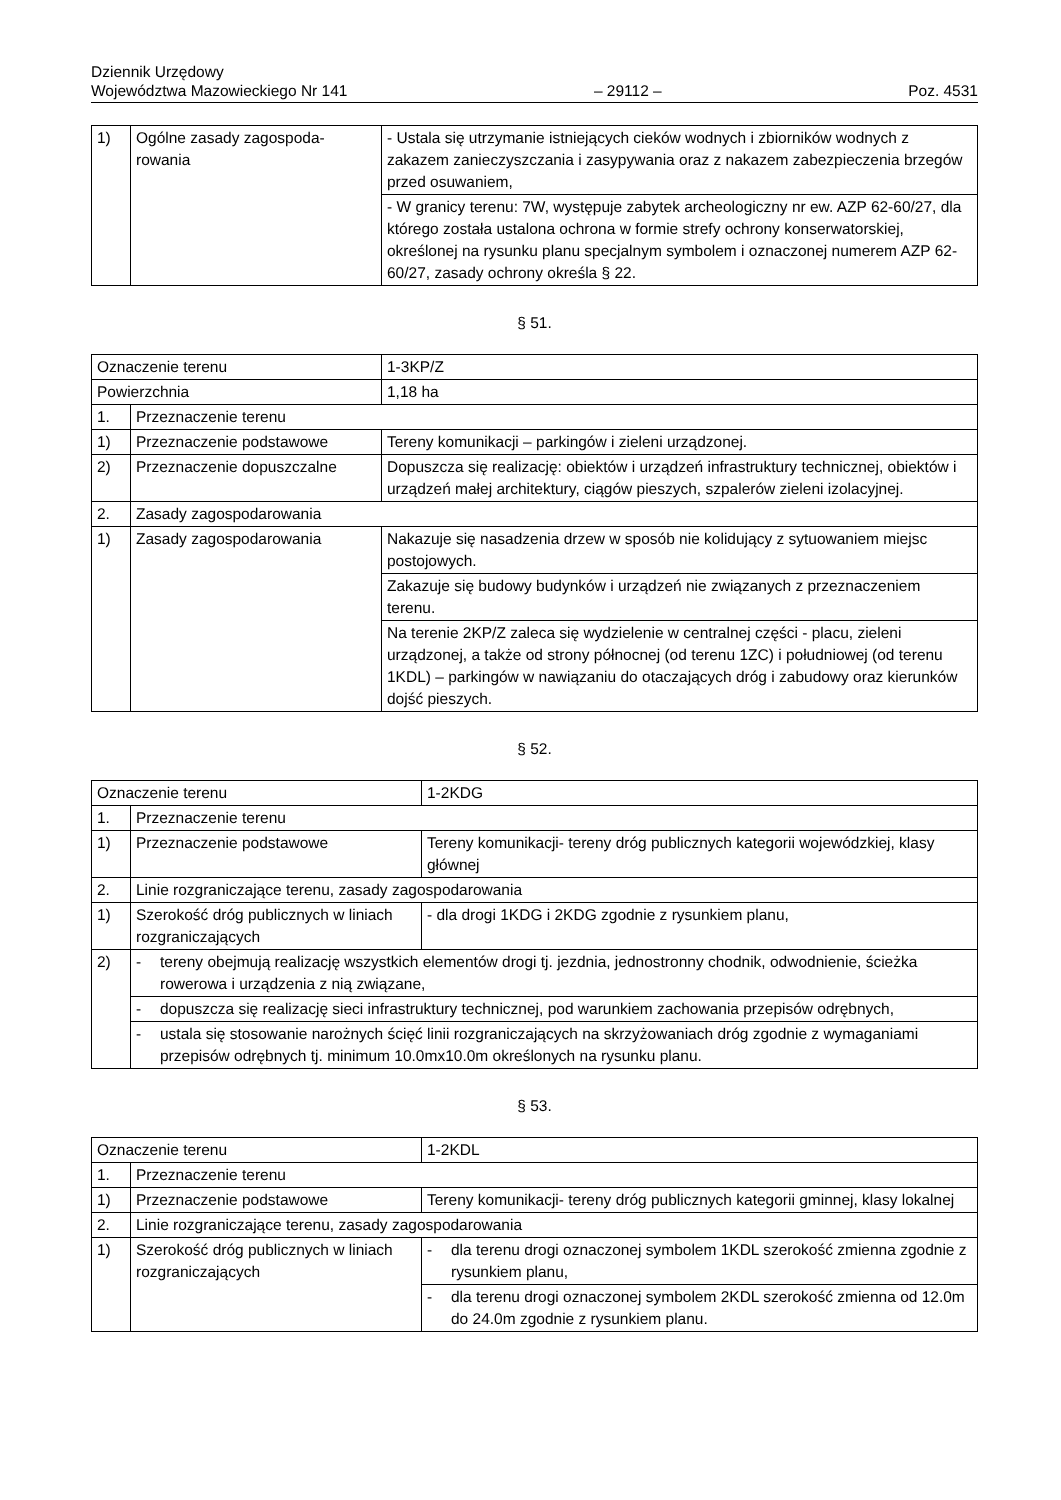Dziennik Urzędowy
Województwa Mazowieckiego Nr 141
– 29112 –
Poz. 4531
| 1) | Ogólne zasady zagospoda-rowania | - Ustala się utrzymanie istniejących cieków wodnych i zbiorników wodnych z zakazem zanieczyszczania i zasypywania oraz z nakazem zabezpieczenia brzegów przed osuwaniem, |
| | | - W granicy terenu: 7W, występuje zabytek archeologiczny nr ew. AZP 62-60/27, dla którego została ustalona ochrona w formie strefy ochrony konserwatorskiej, określonej na rysunku planu specjalnym symbolem i oznaczonej numerem AZP 62-60/27, zasady ochrony określa § 22. |
§ 51.
| Oznaczenie terenu | | 1-3KP/Z |
| Powierzchnia | | 1,18 ha |
| 1. | Przeznaczenie terenu | |
| 1) | Przeznaczenie podstawowe | Tereny komunikacji – parkingów i zieleni urządzonej. |
| 2) | Przeznaczenie dopuszczalne | Dopuszcza się realizację: obiektów i urządzeń infrastruktury technicznej, obiektów i urządzeń małej architektury, ciągów pieszych, szpalerów zieleni izolacyjnej. |
| 2. | Zasady zagospodarowania | |
| 1) | Zasady zagospodarowania | Nakazuje się nasadzenia drzew w sposób nie kolidujący z sytuowaniem miejsc postojowych. |
| | | Zakazuje się budowy budynków i urządzeń nie związanych z przeznaczeniem terenu. |
| | | Na terenie 2KP/Z zaleca się wydzielenie w centralnej części - placu, zieleni urządzonej, a także od strony północnej (od terenu 1ZC) i południowej (od terenu 1KDL) – parkingów w nawiązaniu do otaczających dróg i zabudowy oraz kierunków dojść pieszych. |
§ 52.
| Oznaczenie terenu | | 1-2KDG |
| 1. | Przeznaczenie terenu | |
| 1) | Przeznaczenie podstawowe | Tereny komunikacji- tereny dróg publicznych kategorii wojewódzkiej, klasy głównej |
| 2. | Linie rozgraniczające terenu, zasady zagospodarowania | |
| 1) | Szerokość dróg publicznych w liniach rozgraniczających | - dla drogi 1KDG i 2KDG zgodnie z rysunkiem planu, |
| 2) | - tereny obejmują realizację wszystkich elementów drogi tj. jezdnia, jednostronny chodnik, odwodnienie, ścieżka rowerowa i urządzenia z nią związane, | |
| | - dopuszcza się realizację sieci infrastruktury technicznej, pod warunkiem zachowania przepisów odrębnych, | |
| | - ustala się stosowanie narożnych ścięć linii rozgraniczających na skrzyżowaniach dróg zgodnie z wymaganiami przepisów odrębnych tj. minimum 10.0mx10.0m określonych na rysunku planu. | |
§ 53.
| Oznaczenie terenu | | 1-2KDL |
| 1. | Przeznaczenie terenu | |
| 1) | Przeznaczenie podstawowe | Tereny komunikacji- tereny dróg publicznych kategorii gminnej, klasy lokalnej |
| 2. | Linie rozgraniczające terenu, zasady zagospodarowania | |
| 1) | Szerokość dróg publicznych w liniach rozgraniczających | - dla terenu drogi oznaczonej symbolem 1KDL szerokość zmienna zgodnie z rysunkiem planu, |
| | | - dla terenu drogi oznaczonej symbolem 2KDL szerokość zmienna od 12.0m do 24.0m zgodnie z rysunkiem planu. |